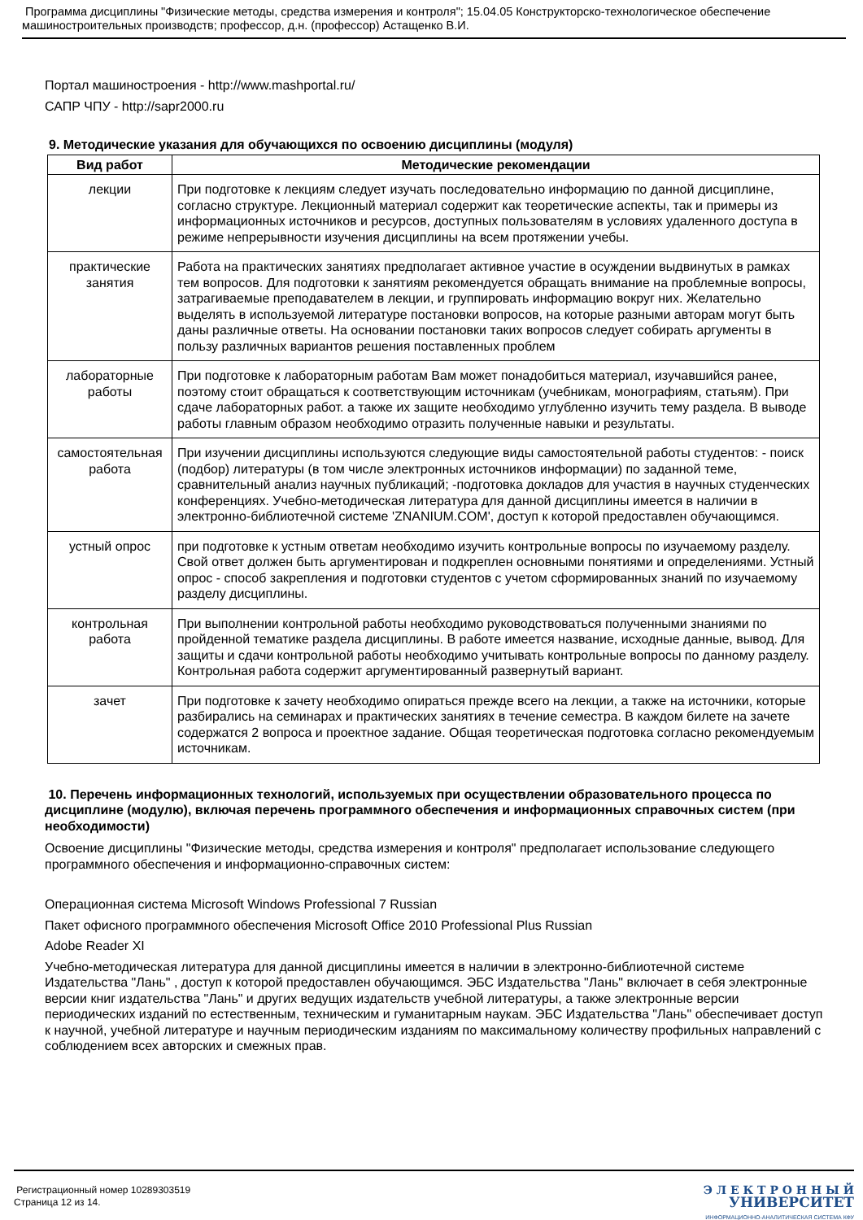Программа дисциплины "Физические методы, средства измерения и контроля"; 15.04.05 Конструкторско-технологическое обеспечение машиностроительных производств; профессор, д.н. (профессор) Астащенко В.И.
Портал машиностроения - http://www.mashportal.ru/
САПР ЧПУ - http://sapr2000.ru
9. Методические указания для обучающихся по освоению дисциплины (модуля)
| Вид работ | Методические рекомендации |
| --- | --- |
| лекции | При подготовке к лекциям следует изучать последовательно информацию по данной дисциплине, согласно структуре. Лекционный материал содержит как теоретические аспекты, так и примеры из информационных источников и ресурсов, доступных пользователям в условиях удаленного доступа в режиме непрерывности изучения дисциплины на всем протяжении учебы. |
| практические занятия | Работа на практических занятиях предполагает активное участие в осуждении выдвинутых в рамках тем вопросов. Для подготовки к занятиям рекомендуется обращать внимание на проблемные вопросы, затрагиваемые преподавателем в лекции, и группировать информацию вокруг них. Желательно выделять в используемой литературе постановки вопросов, на которые разными авторам могут быть даны различные ответы. На основании постановки таких вопросов следует собирать аргументы в пользу различных вариантов решения поставленных проблем |
| лабораторные работы | При подготовке к лабораторным работам Вам может понадобиться материал, изучавшийся ранее, поэтому стоит обращаться к соответствующим источникам (учебникам, монографиям, статьям). При сдаче лабораторных работ. а также их защите необходимо углубленно изучить тему раздела. В выводе работы главным образом необходимо отразить полученные навыки и результаты. |
| самостоятельная работа | При изучении дисциплины используются следующие виды самостоятельной работы студентов: - поиск (подбор) литературы (в том числе электронных источников информации) по заданной теме, сравнительный анализ научных публикаций; -подготовка докладов для участия в научных студенческих конференциях. Учебно-методическая литература для данной дисциплины имеется в наличии в электронно-библиотечной системе 'ZNANIUM.COM', доступ к которой предоставлен обучающимся. |
| устный опрос | при подготовке к устным ответам необходимо изучить контрольные вопросы по изучаемому разделу. Свой ответ должен быть аргументирован и подкреплен основными понятиями и определениями. Устный опрос - способ закрепления и подготовки студентов с учетом сформированных знаний по изучаемому разделу дисциплины. |
| контрольная работа | При выполнении контрольной работы необходимо руководствоваться полученными знаниями по пройденной тематике раздела дисциплины. В работе имеется название, исходные данные, вывод. Для защиты и сдачи контрольной работы необходимо учитывать контрольные вопросы по данному разделу. Контрольная работа содержит аргументированный развернутый вариант. |
| зачет | При подготовке к зачету необходимо опираться прежде всего на лекции, а также на источники, которые разбирались на семинарах и практических занятиях в течение семестра. В каждом билете на зачете содержатся 2 вопроса и проектное задание. Общая теоретическая подготовка согласно рекомендуемым источникам. |
10. Перечень информационных технологий, используемых при осуществлении образовательного процесса по дисциплине (модулю), включая перечень программного обеспечения и информационных справочных систем (при необходимости)
Освоение дисциплины "Физические методы, средства измерения и контроля" предполагает использование следующего программного обеспечения и информационно-справочных систем:
Операционная система Microsoft Windows Professional 7 Russian
Пакет офисного программного обеспечения Microsoft Office 2010 Professional Plus Russian
Adobe Reader XI
Учебно-методическая литература для данной дисциплины имеется в наличии в электронно-библиотечной системе Издательства "Лань" , доступ к которой предоставлен обучающимся. ЭБС Издательства "Лань" включает в себя электронные версии книг издательства "Лань" и других ведущих издательств учебной литературы, а также электронные версии периодических изданий по естественным, техническим и гуманитарным наукам. ЭБС Издательства "Лань" обеспечивает доступ к научной, учебной литературе и научным периодическим изданиям по максимальному количеству профильных направлений с соблюдением всех авторских и смежных прав.
Регистрационный номер 10289303519
Страница 12 из 14.
Э Л Е К Т Р О Н Н Ы Й
УНИВЕРСИТЕТ
ИНФОРМАЦИОННО-АНАЛИТИЧЕСКАЯ СИСТЕМА КФУ